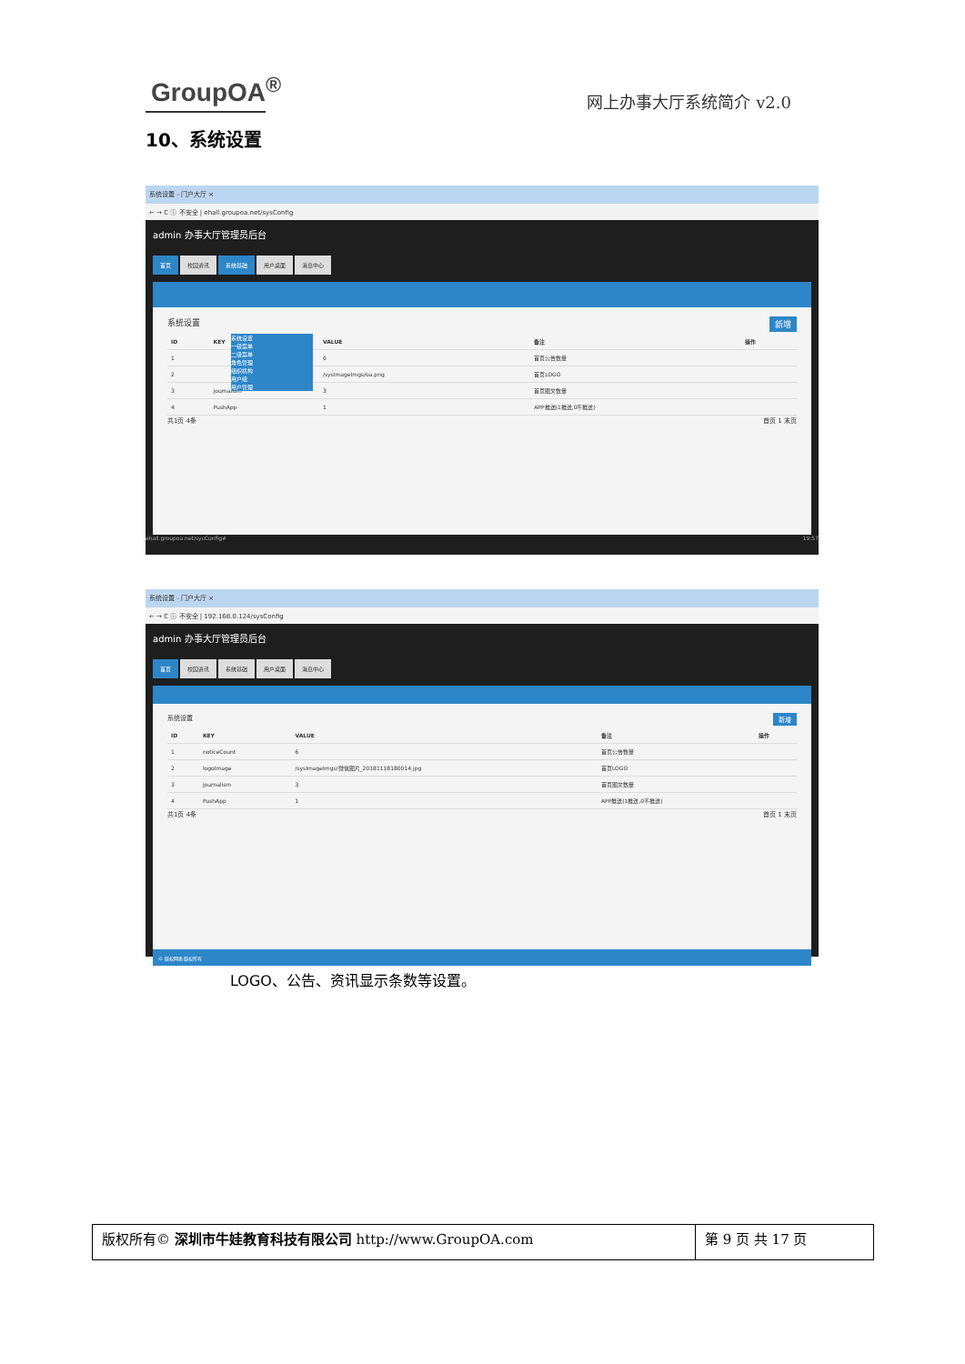GroupOA<sup>®</sup>
网上办事大厅系统简介 v2.0
10、系统设置
系统设置 - 门户大厅 ×
← → C ⓘ 不安全 | ehall.groupoa.net/sysConfig
admin 办事大厅管理员后台
首页 校园资讯 系统基础 用户桌面 消息中心
系统设置 新增
系统设置
一级菜单
二级菜单
角色管理
组织机构
用户组
用户管理
| ID | KEY | VALUE | 备注 | 操作 |
| --- | --- | --- | --- | --- |
| 1 | | 6 | 首页公告数量 | |
| 2 | | /sysImageImgs/oa.png | 首页LOGO | |
| 3 | journalism | 3 | 首页图文数量 | |
| 4 | PushApp | 1 | APP推送(1推送,0不推送) | |
共1页 4条 首页 1 末页
ehall.groupoa.net/sysConfig# 19:57
系统设置 - 门户大厅 ×
← → C ⓘ 不安全 | 192.168.0.124/sysConfig
admin 办事大厅管理员后台
首页 校园资讯 系统基础 用户桌面 消息中心
系统设置 新增
| ID | KEY | VALUE | 备注 | 操作 |
| --- | --- | --- | --- | --- |
| 1 | noticeCount | 6 | 首页公告数量 | |
| 2 | logoImage | /sysImageImgs/微信图片_20181118180014.jpg | 首页LOGO | |
| 3 | journalism | 3 | 首页图文数量 | |
| 4 | PushApp | 1 | APP推送(1推送,0不推送) | |
共1页 4条 首页 1 末页
© 版权网络 版权所有
LOGO、公告、资讯显示条数等设置。
版权所有© 深圳市牛娃教育科技有限公司 http://www.GroupOA.com
第 9 页 共 17 页